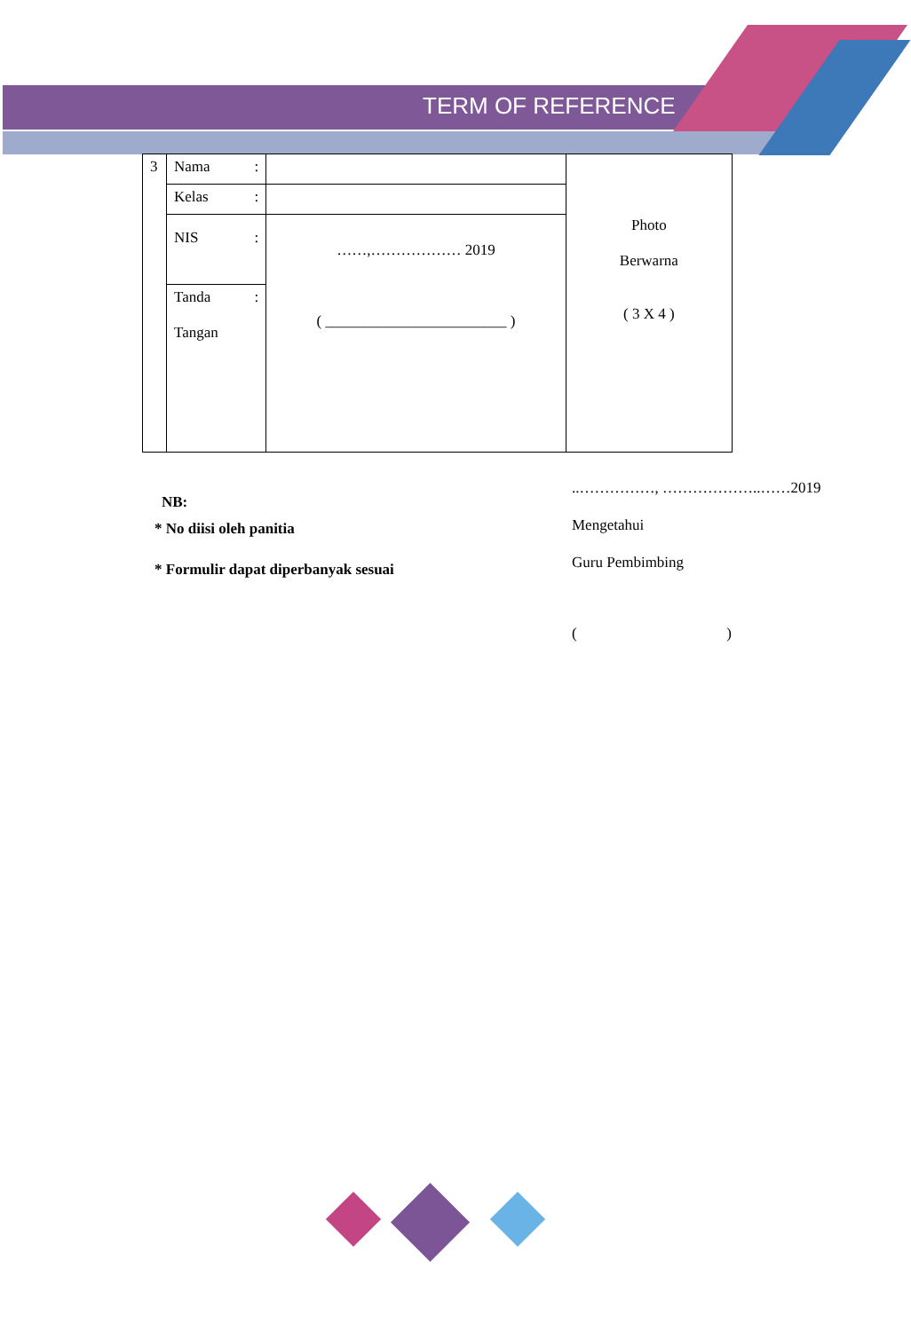TERM OF REFERENCE
| 3 | Nama : | | Photo Berwarna ( 3 X 4 ) |
| | Kelas : | | |
| | NIS : | ……,……………… 2019 ( ________________________ ) | |
| | Tanda : Tangan | | |
NB:
* No diisi oleh panitia
* Formulir dapat diperbanyak sesuai
..……………, ………………..……2019
Mengetahui
Guru Pembimbing
( )